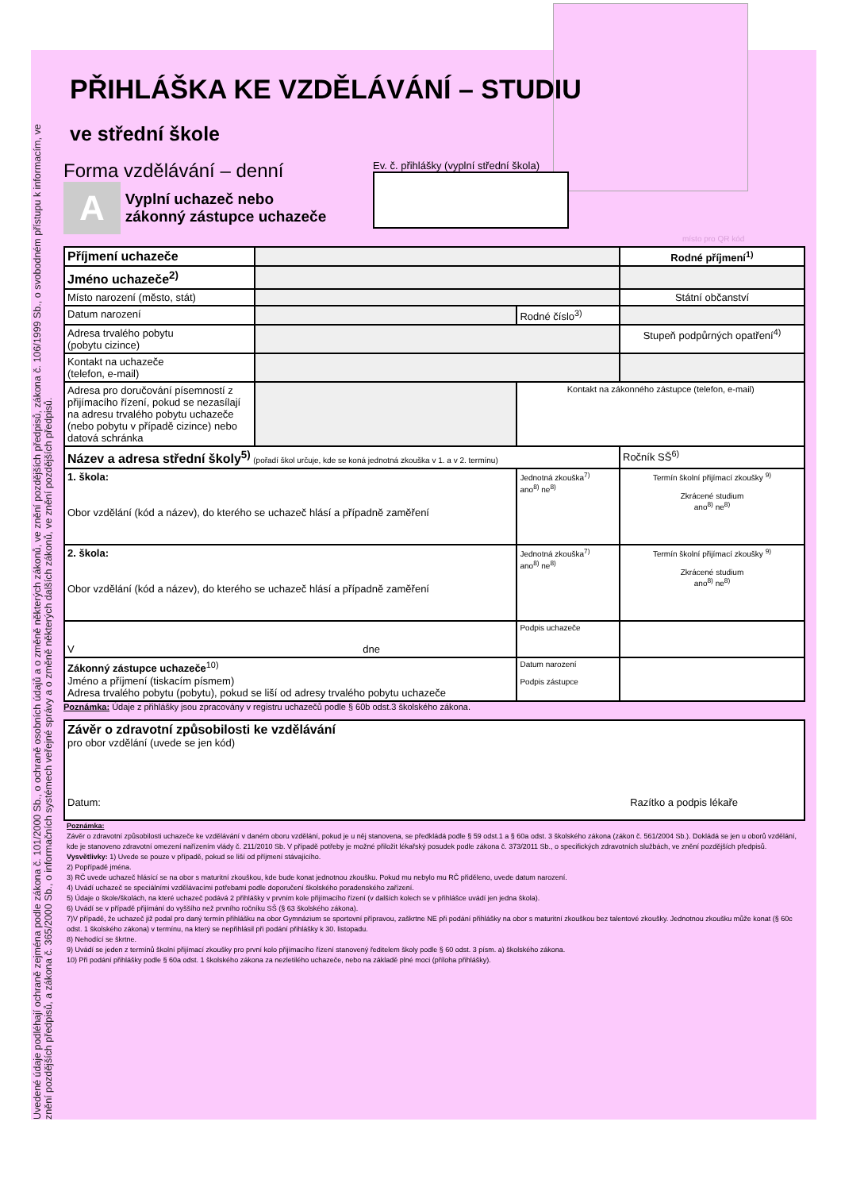Uvedené údaje podléhají ochraně zejména podle zákona č. 101/2000 Sb., o ochraně osobních údajů a o změně některých zákonů, ve znění pozdějších předpisů, zákona č. 106/1999 Sb., o svobodném přístupu k informacím, ve znění pozdějších předpisů, a zákona č. 365/2000 Sb., o informačních systémech veřejné správy a o změně některých dalších zákonů, ve znění pozdějších předpisů.
PŘIHLÁŠKA KE VZDĚLÁVÁNÍ – STUDIU
ve střední škole
Forma vzdělávání – denní
A Vyplní uchazeč nebo
zákonný zástupce uchazeče
Ev. č. přihlášky (vyplní střední škola)
místo pro QR kód
| Příjmení uchazeče | | | | Rodné příjmení<sup>1)</sup> |
| Jméno uchazeče<sup>2)</sup> | | | | |
| Místo narození (město, stát) | | | | Státní občanství |
| Datum narození | | Rodné číslo<sup>3)</sup> | | |
| Adresa trvalého pobytu (pobytu cizince) | | | | Stupeň podpůrných opatření<sup>4)</sup> |
| Kontakt na uchazeče (telefon, e-mail) | | | | |
| Adresa pro doručování písemností z přijímacího řízení, pokud se nezasílají na adresu trvalého pobytu uchazeče (nebo pobytu v případě cizince) nebo datová schránka | | | Kontakt na zákonného zástupce (telefon, e-mail) | |
| Název a adresa střední školy<sup>5)</sup> (pořadí škol určuje, kde se koná jednotná zkouška v 1. a v 2. termínu) | | | | Ročník SŠ<sup>6)</sup> |
| 1. škola: Obor vzdělání (kód a název), do kterého se uchazeč hlásí a případně zaměření | | | Jednotná zkouška<sup>7)</sup> ano<sup>8)</sup> ne<sup>8)</sup> | Termín školní přijímací zkoušky <sup>9)</sup> Zkrácené studium ano<sup>8)</sup> ne<sup>8)</sup> |
| 2. škola: Obor vzdělání (kód a název), do kterého se uchazeč hlásí a případně zaměření | | | Jednotná zkouška<sup>7)</sup> ano<sup>8)</sup> ne<sup>8)</sup> | Termín školní přijímací zkoušky <sup>9)</sup> Zkrácené studium ano<sup>8)</sup> ne<sup>8)</sup> |
| V dne | | | Podpis uchazeče | |
| Zákonný zástupce uchazeče<sup>10)</sup> Jméno a příjmení (tiskacím písmem) Adresa trvalého pobytu (pobytu), pokud se liší od adresy trvalého pobytu uchazeče | | | Datum narození Podpis zástupce | |
Poznámka: Údaje z přihlášky jsou zpracovány v registru uchazečů podle § 60b odst.3 školského zákona.
| Závěr o zdravotní způsobilosti ke vzdělávání pro obor vzdělání (uvede se jen kód) Datum: Razítko a podpis lékaře |
Poznámka:
Závěr o zdravotní způsobilosti uchazeče ke vzdělávání v daném oboru vzdělání, pokud je u něj stanovena, se předkládá podle § 59 odst.1 a § 60a odst. 3 školského zákona (zákon č. 561/2004 Sb.). Dokládá se jen u oborů vzdělání, kde je stanoveno zdravotní omezení nařízením vlády č. 211/2010 Sb. V případě potřeby je možné přiložit lékařský posudek podle zákona č. 373/2011 Sb., o specifických zdravotních službách, ve znění pozdějších předpisů.
Vysvětlivky: 1) Uvede se pouze v případě, pokud se liší od příjmení stávajícího.
2) Popřípadě jména.
3) RČ uvede uchazeč hlásící se na obor s maturitní zkouškou, kde bude konat jednotnou zkoušku. Pokud mu nebylo mu RČ přiděleno, uvede datum narození.
4) Uvádí uchazeč se speciálními vzdělávacími potřebami podle doporučení školského poradenského zařízení.
5) Údaje o škole/školách, na které uchazeč podává 2 přihlášky v prvním kole přijímacího řízení (v dalších kolech se v přihlášce uvádí jen jedna škola).
6) Uvádí se v případě přijímání do vyššího než prvního ročníku SŠ (§ 63 školského zákona).
7)V případě, že uchazeč již podal pro daný termín přihlášku na obor Gymnázium se sportovní přípravou, zaškrtne NE při podání přihlášky na obor s maturitní zkouškou bez talentové zkoušky. Jednotnou zkoušku může konat (§ 60c odst. 1 školského zákona) v termínu, na který se nepřihlásil při podání přihlášky k 30. listopadu.
8) Nehodící se škrtne.
9) Uvádí se jeden z termínů školní přijímací zkoušky pro první kolo přijímacího řízení stanovený ředitelem školy podle § 60 odst. 3 písm. a) školského zákona.
10) Při podání přihlášky podle § 60a odst. 1 školského zákona za nezletilého uchazeče, nebo na základě plné moci (příloha přihlášky).